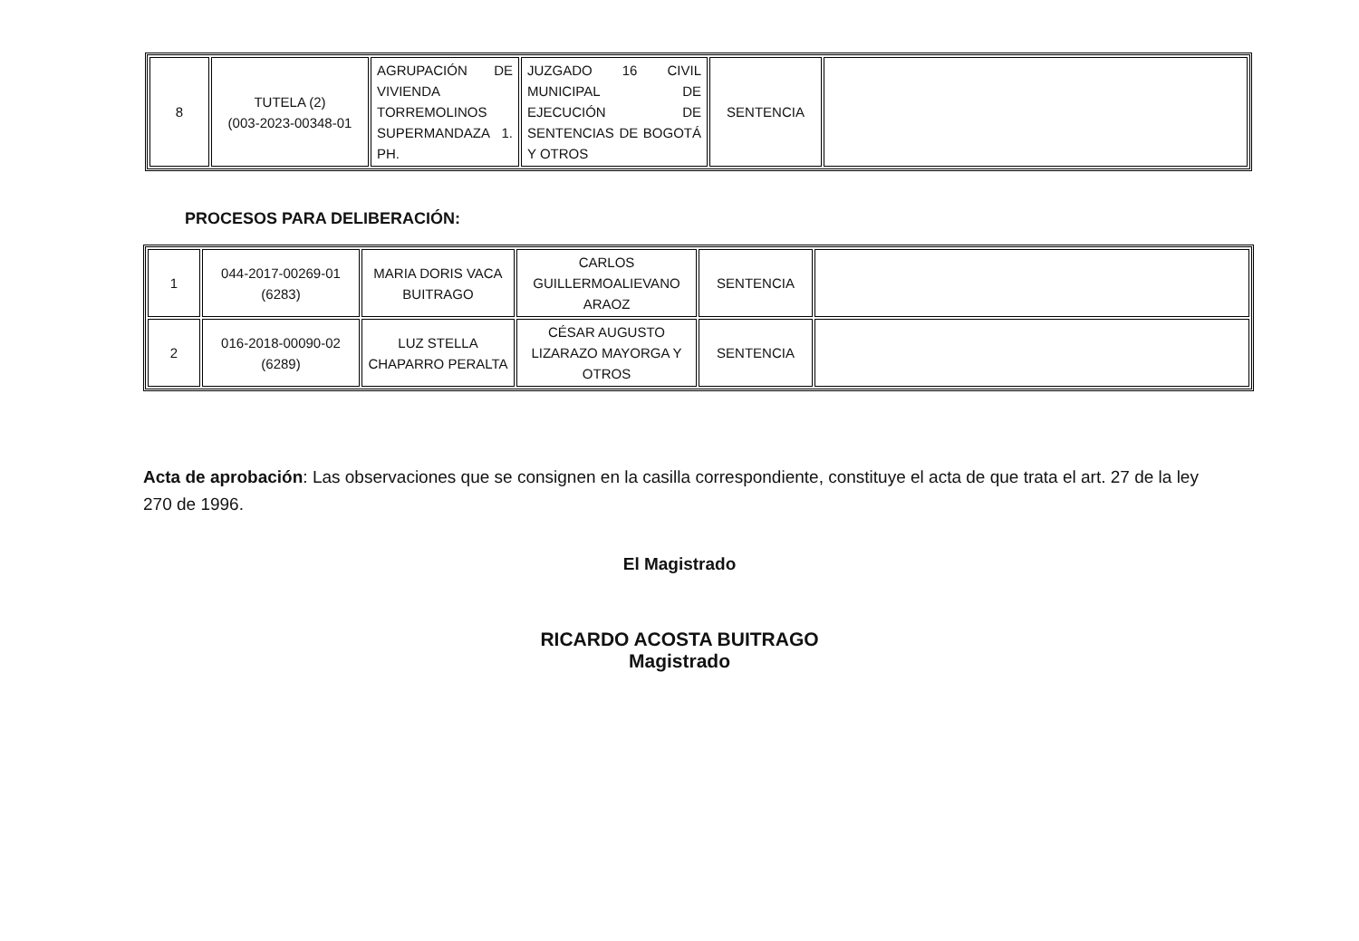| 8 | TUTELA (2) (003-2023-00348-01 | AGRUPACIÓN DE VIVIENDA TORREMOLINOS SUPERMANDAZA 1. PH. | JUZGADO 16 CIVIL MUNICIPAL DE EJECUCIÓN DE SENTENCIAS DE BOGOTÁ Y OTROS | SENTENCIA | |
PROCESOS PARA DELIBERACIÓN:
| 1 | 044-2017-00269-01 (6283) | MARIA DORIS VACA BUITRAGO | CARLOS GUILLERMOALIEVANO ARAOZ | SENTENCIA | |
| 2 | 016-2018-00090-02 (6289) | LUZ STELLA CHAPARRO PERALTA | CÉSAR AUGUSTO LIZARAZO MAYORGA Y OTROS | SENTENCIA | |
Acta de aprobación: Las observaciones que se consignen en la casilla correspondiente, constituye el acta de que trata el art. 27 de la ley 270 de 1996.
El Magistrado
RICARDO ACOSTA BUITRAGO
Magistrado